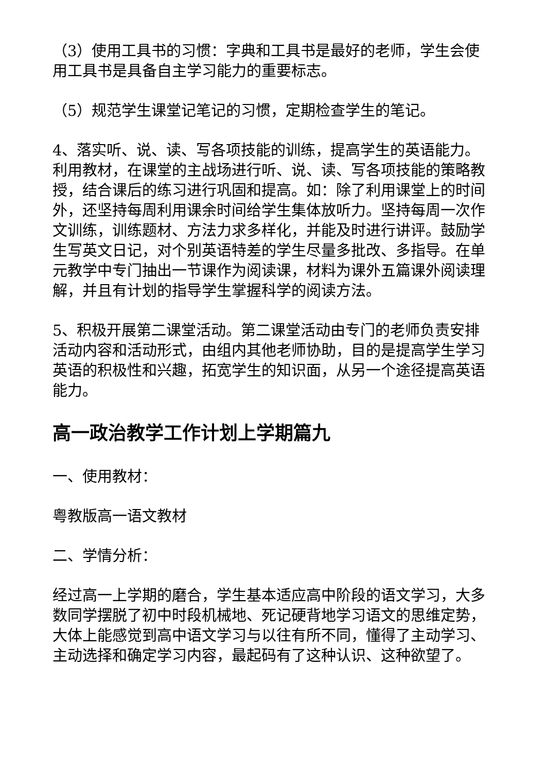（3）使用工具书的习惯：字典和工具书是最好的老师，学生会使用工具书是具备自主学习能力的重要标志。
（5）规范学生课堂记笔记的习惯，定期检查学生的笔记。
4、落实听、说、读、写各项技能的训练，提高学生的英语能力。利用教材，在课堂的主战场进行听、说、读、写各项技能的策略教授，结合课后的练习进行巩固和提高。如：除了利用课堂上的时间外，还坚持每周利用课余时间给学生集体放听力。坚持每周一次作文训练，训练题材、方法力求多样化，并能及时进行讲评。鼓励学生写英文日记，对个别英语特差的学生尽量多批改、多指导。在单元教学中专门抽出一节课作为阅读课，材料为课外五篇课外阅读理解，并且有计划的指导学生掌握科学的阅读方法。
5、积极开展第二课堂活动。第二课堂活动由专门的老师负责安排活动内容和活动形式，由组内其他老师协助，目的是提高学生学习英语的积极性和兴趣，拓宽学生的知识面，从另一个途径提高英语能力。
高一政治教学工作计划上学期篇九
一、使用教材：
粤教版高一语文教材
二、学情分析：
经过高一上学期的磨合，学生基本适应高中阶段的语文学习，大多数同学摆脱了初中时段机械地、死记硬背地学习语文的思维定势，大体上能感觉到高中语文学习与以往有所不同，懂得了主动学习、主动选择和确定学习内容，最起码有了这种认识、这种欲望了。